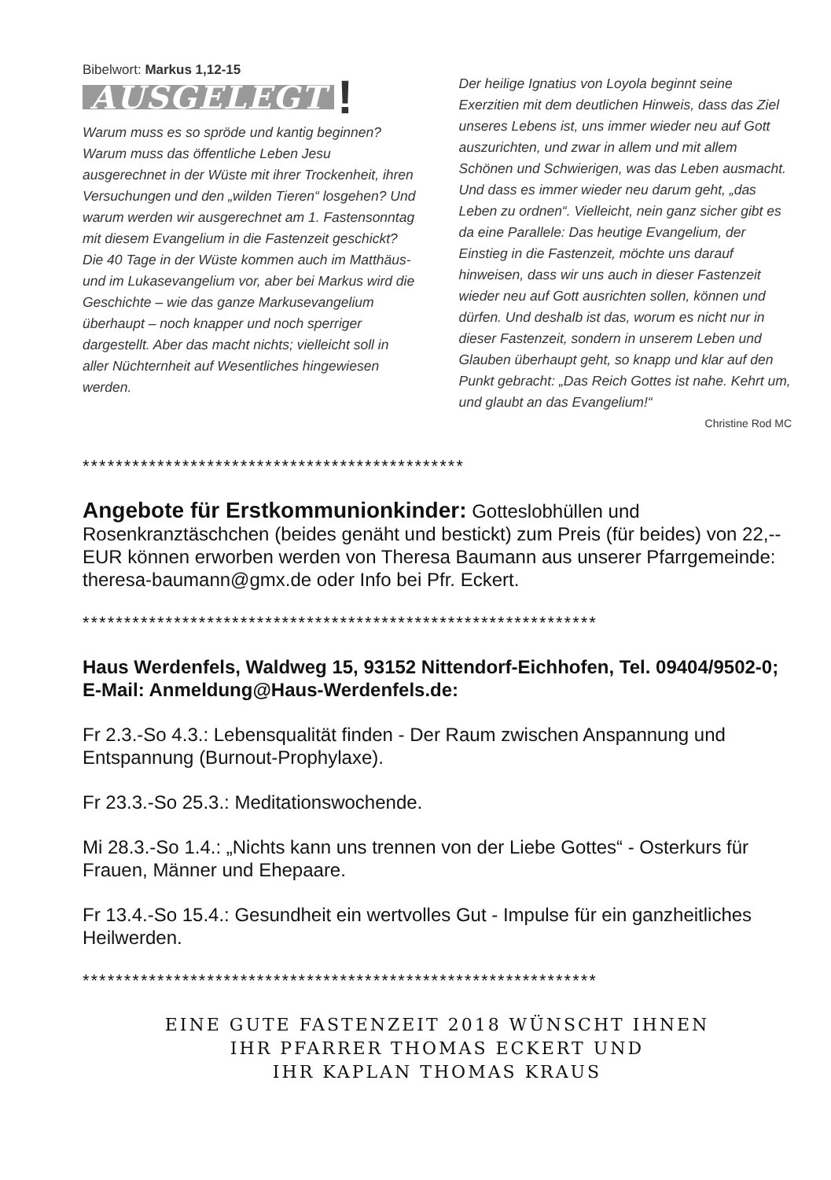Bibelwort: Markus 1,12-15
AUSGELEGT!
Warum muss es so spröde und kantig beginnen? Warum muss das öffentliche Leben Jesu ausgerechnet in der Wüste mit ihrer Trockenheit, ihren Versuchungen und den „wilden Tieren“ losgehen? Und warum werden wir ausgerechnet am 1. Fastensonntag mit diesem Evangelium in die Fastenzeit geschickt? Die 40 Tage in der Wüste kommen auch im Matthäus- und im Lukasevangelium vor, aber bei Markus wird die Geschichte – wie das ganze Markusevangelium überhaupt – noch knapper und noch sperriger dargestellt. Aber das macht nichts; vielleicht soll in aller Nüchternheit auf Wesentliches hingewiesen werden.
Der heilige Ignatius von Loyola beginnt seine Exerzitien mit dem deutlichen Hinweis, dass das Ziel unseres Lebens ist, uns immer wieder neu auf Gott auszurichten, und zwar in allem und mit allem Schönen und Schwierigen, was das Leben ausmacht. Und dass es immer wieder neu darum geht, „das Leben zu ordnen“. Vielleicht, nein ganz sicher gibt es da eine Parallele: Das heutige Evangelium, der Einstieg in die Fastenzeit, möchte uns darauf hinweisen, dass wir uns auch in dieser Fastenzeit wieder neu auf Gott ausrichten sollen, können und dürfen. Und deshalb ist das, worum es nicht nur in dieser Fastenzeit, sondern in unserem Leben und Glauben überhaupt geht, so knapp und klar auf den Punkt gebracht: „Das Reich Gottes ist nahe. Kehrt um, und glaubt an das Evangelium!“
Christine Rod MC
**********************************************
Angebote für Erstkommunionkinder: Gotteslobhüllen und Rosenkranztäschchen (beides genäht und bestickt) zum Preis (für beides) von 22,-- EUR können erworben werden von Theresa Baumann aus unserer Pfarrgemeinde: theresa-baumann@gmx.de oder Info bei Pfr. Eckert.
**************************************************************
Haus Werdenfels, Waldweg 15, 93152 Nittendorf-Eichhofen, Tel. 09404/9502-0; E-Mail: Anmeldung@Haus-Werdenfels.de:
Fr 2.3.-So 4.3.: Lebensqualität finden - Der Raum zwischen Anspannung und Entspannung (Burnout-Prophylaxe).
Fr 23.3.-So 25.3.: Meditationswochende.
Mi 28.3.-So 1.4.: „Nichts kann uns trennen von der Liebe Gottes“ - Osterkurs für Frauen, Männer und Ehepaare.
Fr 13.4.-So 15.4.: Gesundheit ein wertvolles Gut - Impulse für ein ganzheitliches Heilwerden.
**************************************************************
EINE GUTE FASTENZEIT 2018 WÜNSCHT IHNEN
IHR PFARRER THOMAS ECKERT UND
IHR KAPLAN THOMAS KRAUS